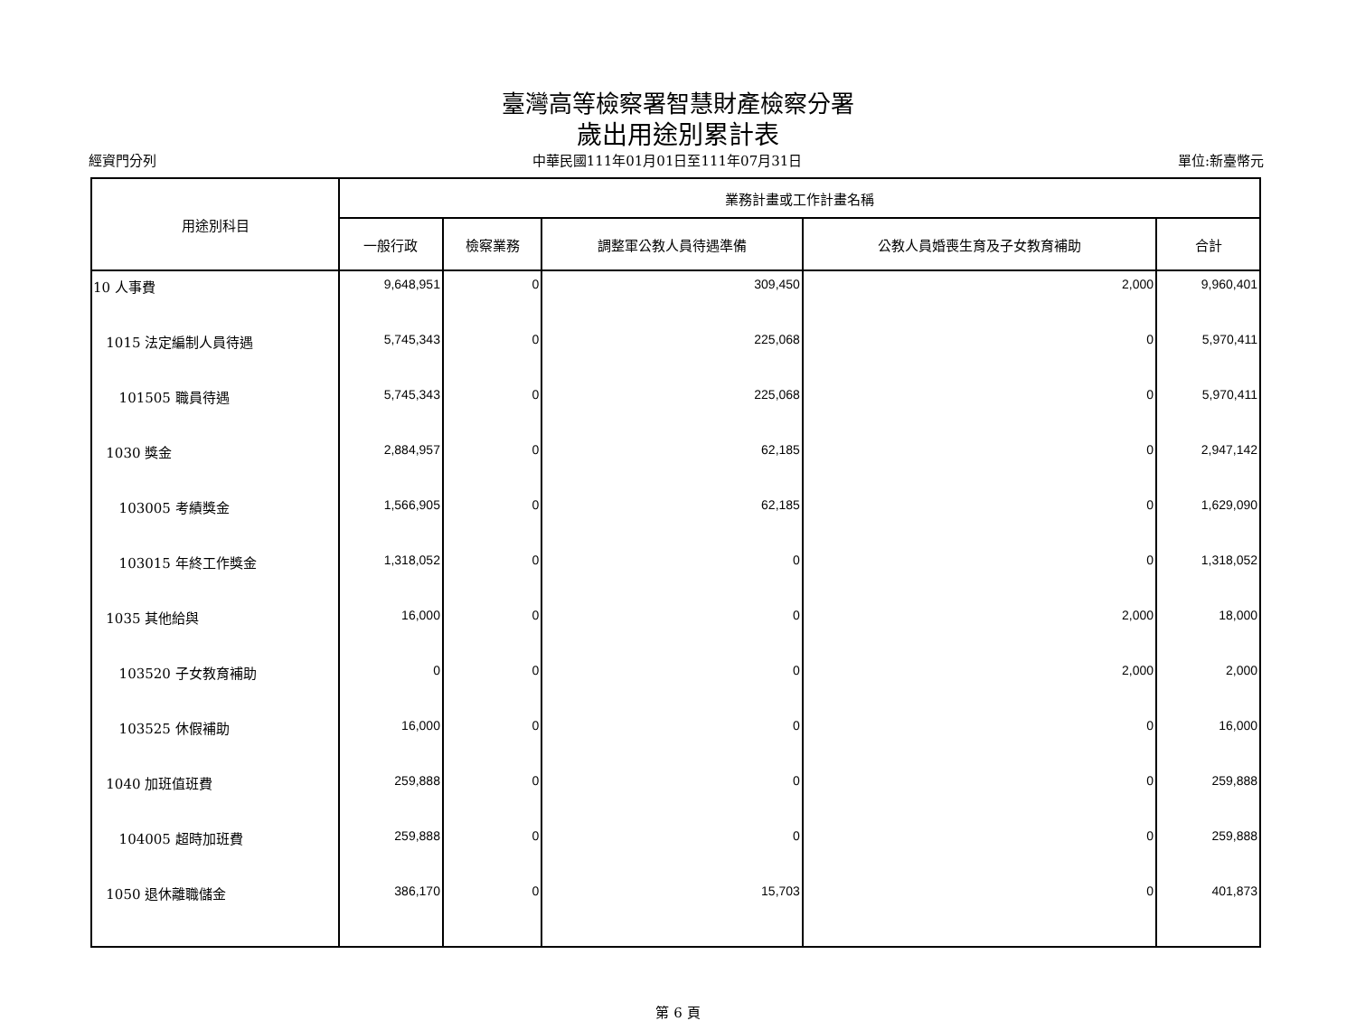臺灣高等檢察署智慧財產檢察分署
歲出用途別累計表
經資門分列 中華民國111年01月01日至111年07月31日 單位:新臺幣元
| 用途別科目 | 業務計畫或工作計畫名稱 | | | | |
| --- | --- | --- | --- | --- | --- |
| | 一般行政 | 檢察業務 | 調整軍公教人員待遇準備 | 公教人員婚喪生育及子女教育補助 | 合計 |
| 10 人事費 | 9,648,951 | 0 | 309,450 | 2,000 | 9,960,401 |
| 1015 法定編制人員待遇 | 5,745,343 | 0 | 225,068 | 0 | 5,970,411 |
| 101505 職員待遇 | 5,745,343 | 0 | 225,068 | 0 | 5,970,411 |
| 1030 獎金 | 2,884,957 | 0 | 62,185 | 0 | 2,947,142 |
| 103005 考績獎金 | 1,566,905 | 0 | 62,185 | 0 | 1,629,090 |
| 103015 年終工作獎金 | 1,318,052 | 0 | 0 | 0 | 1,318,052 |
| 1035 其他給與 | 16,000 | 0 | 0 | 2,000 | 18,000 |
| 103520 子女教育補助 | 0 | 0 | 0 | 2,000 | 2,000 |
| 103525 休假補助 | 16,000 | 0 | 0 | 0 | 16,000 |
| 1040 加班值班費 | 259,888 | 0 | 0 | 0 | 259,888 |
| 104005 超時加班費 | 259,888 | 0 | 0 | 0 | 259,888 |
| 1050 退休離職儲金 | 386,170 | 0 | 15,703 | 0 | 401,873 |
第 6 頁